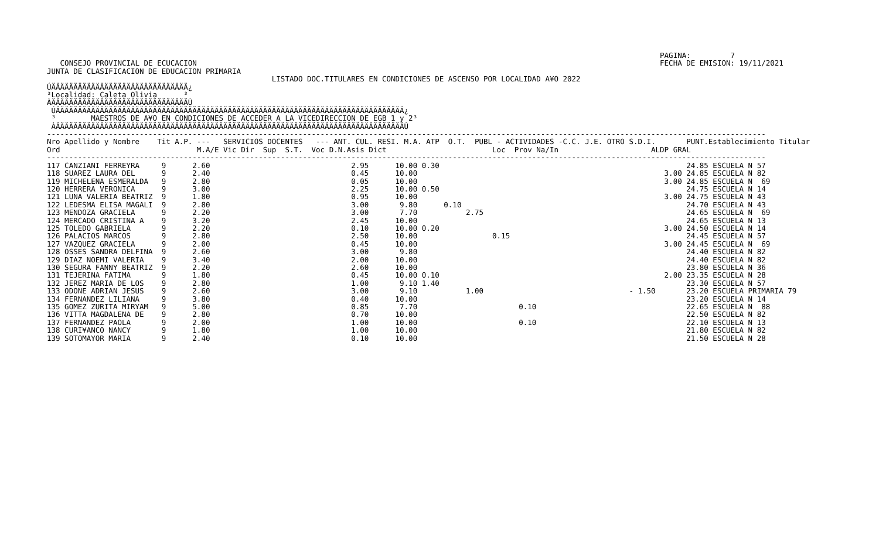PAGINA:         7
   CONSEJO PROVINCIAL DE ECUCACION                                                                                                         FECHA DE EMISION: 19/11/2021
JUNTA DE CLASIFICACION DE EDUCACION PRIMARIA
                                                   LISTADO DOC.TITULARES EN CONDICIONES DE ASCENSO POR LOCALIDAD A¥O 2022
ÚÄÄÄÄÄÄÄÄÄÄÄÄÄÄÄÄÄÄÄÄÄÄÄÄÄÄÄÄÄÄÄ¿
³Localidad: Caleta Olivia      ³
ÀÄÄÄÄÄÄÄÄÄÄÄÄÄÄÄÄÄÄÄÄÄÄÄÄÄÄÄÄÄÄÄÙ
 ÚÄÄÄÄÄÄÄÄÄÄÄÄÄÄÄÄÄÄÄÄÄÄÄÄÄÄÄÄÄÄÄÄÄÄÄÄÄÄÄÄÄÄÄÄÄÄÄÄÄÄÄÄÄÄÄÄÄÄÄÄÄÄÄÄÄÄÄÄÄÄÄÄÄÄÄÄÄÄÄ¿
 ³        MAESTROS DE A¥O EN CONDICIONES DE ACCEDER A LA VICEDIRECCION DE EGB 1 y 2³
 ÀÄÄÄÄÄÄÄÄÄÄÄÄÄÄÄÄÄÄÄÄÄÄÄÄÄÄÄÄÄÄÄÄÄÄÄÄÄÄÄÄÄÄÄÄÄÄÄÄÄÄÄÄÄÄÄÄÄÄÄÄÄÄÄÄÄÄÄÄÄÄÄÄÄÄÄÄÄÄÄÙ
-------------------------------------------------------------------------------------------------------------------------------------------------------------------
Nro Apellido y Nombre    Tit A.P. ---   SERVICIOS DOCENTES   --- ANT. CUL. RESI. M.A. ATP  O.T.  PUBL - ACTIVIDADES -C.C. J.E. OTRO S.D.I.       PUNT.Establecimiento Titular
Ord                               M.A/E Vic Dir  Sup  S.T.  Voc D.N.Asis Dict                        Loc  Prov Na/In                     ALDP GRAL
-------------------------------------------------------------------------------------------------------------------------------------------------------------------
117 CANZIANI FERREYRA     9      2.60                                2.95      10.00 0.30                                                        24.85 ESCUELA N 57
118 SUAREZ LAURA DEL      9      2.40                                0.45      10.00                                                        3.00 24.85 ESCUELA N 82
119 MICHELENA ESMERALDA   9      2.80                                0.05      10.00                                                        3.00 24.85 ESCUELA N  69
120 HERRERA VERONICA      9      3.00                                2.25      10.00 0.50                                                        24.75 ESCUELA N 14
121 LUNA VALERIA BEATRIZ  9      1.80                                0.95      10.00                                                        3.00 24.75 ESCUELA N 43
122 LEDESMA ELISA MAGALI  9      2.80                                3.00       9.80      0.10                                                   24.70 ESCUELA N 43
123 MENDOZA GRACIELA      9      2.20                                3.00       7.70           2.75                                              24.65 ESCUELA N  69
124 MERCADO CRISTINA A    9      3.20                                2.45      10.00                                                             24.65 ESCUELA N 13
125 TOLEDO GABRIELA       9      2.20                                0.10      10.00 0.20                                                   3.00 24.50 ESCUELA N 14
126 PALACIOS MARCOS       9      2.80                                2.50      10.00                 0.15                                        24.45 ESCUELA N 57
127 VAZQUEZ GRACIELA      9      2.00                                0.45      10.00                                                        3.00 24.45 ESCUELA N  69
128 OSSES SANDRA DELFINA  9      2.60                                3.00       9.80                                                             24.40 ESCUELA N 82
129 DIAZ NOEMI VALERIA    9      3.40                                2.00      10.00                                                             24.40 ESCUELA N 82
130 SEGURA FANNY BEATRIZ  9      2.20                                2.60      10.00                                                             23.80 ESCUELA N 36
131 TEJERINA FATIMA       9      1.80                                0.45      10.00 0.10                                                   2.00 23.35 ESCUELA N 28
132 JEREZ MARIA DE LOS    9      2.80                                1.00       9.10 1.40                                                        23.30 ESCUELA N 57
133 ODONE ADRIAN JESUS    9      2.60                                3.00       9.10           1.00                                 - 1.50       23.20 ESCUELA PRIMARIA 79
134 FERNANDEZ LILIANA     9      3.80                                0.40      10.00                                                             23.20 ESCUELA N 14
135 GOMEZ ZURITA MIRYAM   9      5.00                                0.85       7.70                       0.10                                  22.65 ESCUELA N  88
136 VITTA MAGDALENA DE    9      2.80                                0.70      10.00                                                             22.50 ESCUELA N 82
137 FERNANDEZ PAOLA       9      2.00                                1.00      10.00                       0.10                                  22.10 ESCUELA N 13
138 CURI¥ANCO NANCY       9      1.80                                1.00      10.00                                                             21.80 ESCUELA N 82
139 SOTOMAYOR MARIA       9      2.40                                0.10      10.00                                                             21.50 ESCUELA N 28